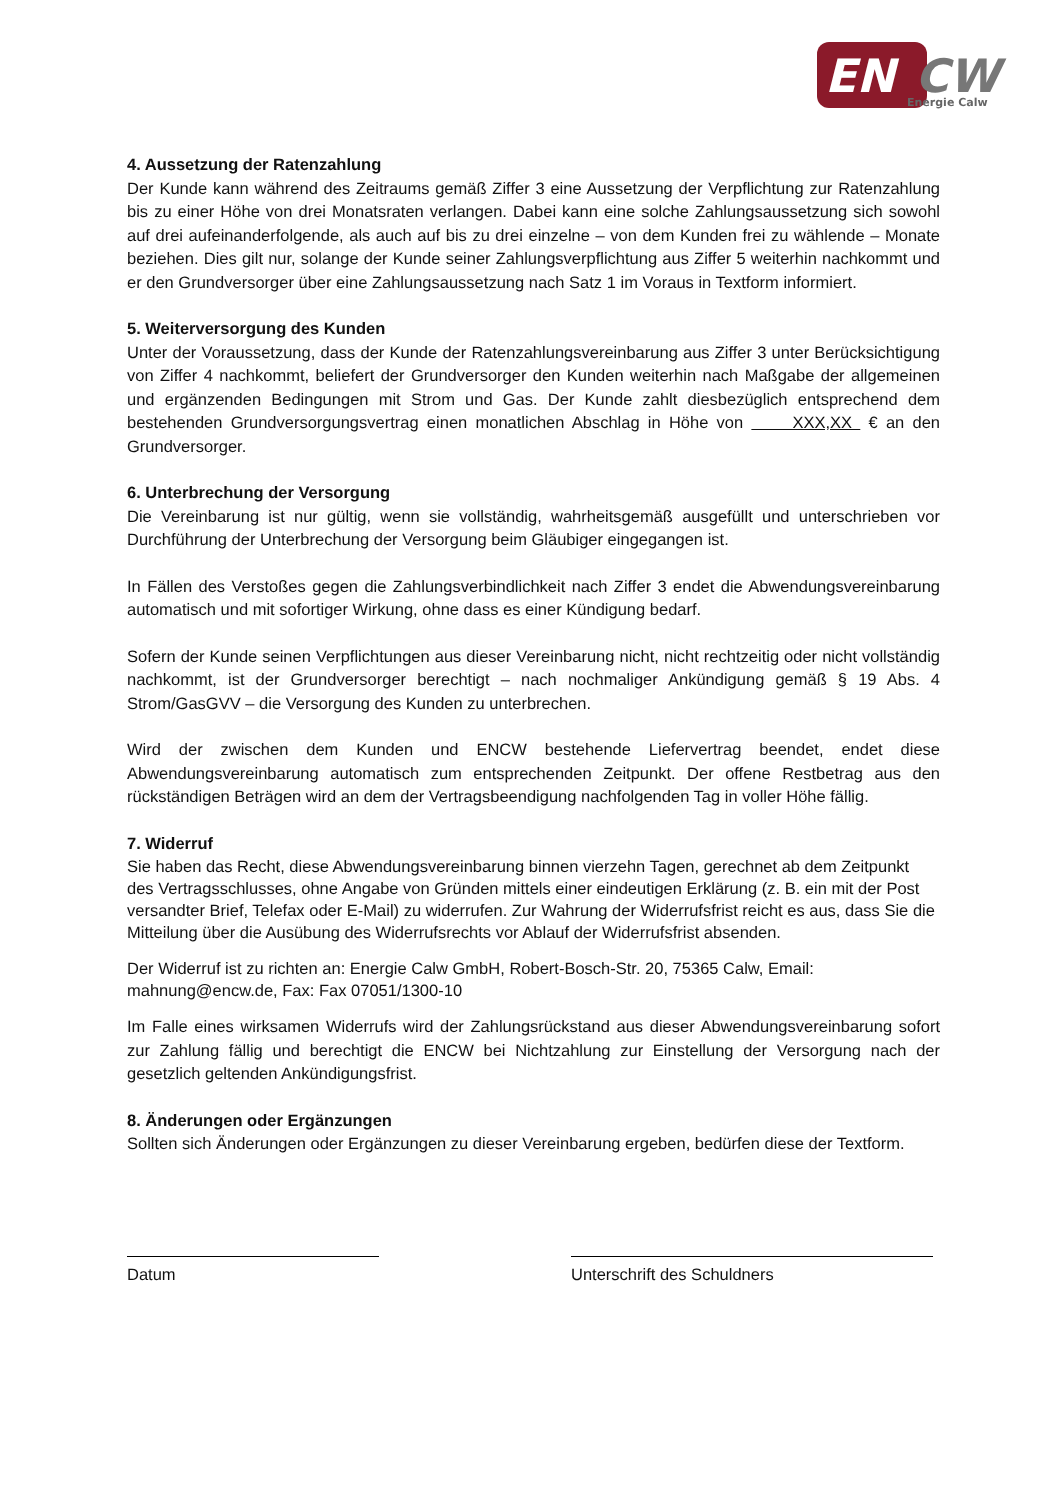EN
CW
Energie Calw
4. Aussetzung der Ratenzahlung
Der Kunde kann während des Zeitraums gemäß Ziffer 3 eine Aussetzung der Verpflichtung zur Ratenzahlung bis zu einer Höhe von drei Monatsraten verlangen. Dabei kann eine solche Zahlungsaussetzung sich sowohl auf drei aufeinanderfolgende, als auch auf bis zu drei einzelne – von dem Kunden frei zu wählende – Monate beziehen. Dies gilt nur, solange der Kunde seiner Zahlungsverpflichtung aus Ziffer 5 weiterhin nachkommt und er den Grundversorger über eine Zahlungsaussetzung nach Satz 1 im Voraus in Textform informiert.
5. Weiterversorgung des Kunden
Unter der Voraussetzung, dass der Kunde der Ratenzahlungsvereinbarung aus Ziffer 3 unter Berücksichtigung von Ziffer 4 nachkommt, beliefert der Grundversorger den Kunden weiterhin nach Maßgabe der allgemeinen und ergänzenden Bedingungen mit Strom und Gas. Der Kunde zahlt diesbezüglich entsprechend dem bestehenden Grundversorgungsvertrag einen monatlichen Abschlag in Höhe von XXX,XX € an den Grundversorger.
6. Unterbrechung der Versorgung
Die Vereinbarung ist nur gültig, wenn sie vollständig, wahrheitsgemäß ausgefüllt und unterschrieben vor Durchführung der Unterbrechung der Versorgung beim Gläubiger eingegangen ist.
In Fällen des Verstoßes gegen die Zahlungsverbindlichkeit nach Ziffer 3 endet die Abwendungsvereinbarung automatisch und mit sofortiger Wirkung, ohne dass es einer Kündigung bedarf.
Sofern der Kunde seinen Verpflichtungen aus dieser Vereinbarung nicht, nicht rechtzeitig oder nicht vollständig nachkommt, ist der Grundversorger berechtigt – nach nochmaliger Ankündigung gemäß § 19 Abs. 4 Strom/GasGVV – die Versorgung des Kunden zu unterbrechen.
Wird der zwischen dem Kunden und ENCW bestehende Liefervertrag beendet, endet diese Abwendungsvereinbarung automatisch zum entsprechenden Zeitpunkt. Der offene Restbetrag aus den rückständigen Beträgen wird an dem der Vertragsbeendigung nachfolgenden Tag in voller Höhe fällig.
7. Widerruf
Sie haben das Recht, diese Abwendungsvereinbarung binnen vierzehn Tagen, gerechnet ab dem Zeitpunkt des Vertragsschlusses, ohne Angabe von Gründen mittels einer eindeutigen Erklärung (z. B. ein mit der Post versandter Brief, Telefax oder E-Mail) zu widerrufen. Zur Wahrung der Widerrufsfrist reicht es aus, dass Sie die Mitteilung über die Ausübung des Widerrufsrechts vor Ablauf der Widerrufsfrist absenden.
Der Widerruf ist zu richten an: Energie Calw GmbH, Robert-Bosch-Str. 20, 75365 Calw, Email: mahnung@encw.de, Fax: Fax 07051/1300-10
Im Falle eines wirksamen Widerrufs wird der Zahlungsrückstand aus dieser Abwendungsvereinbarung sofort zur Zahlung fällig und berechtigt die ENCW bei Nichtzahlung zur Einstellung der Versorgung nach der gesetzlich geltenden Ankündigungsfrist.
8. Änderungen oder Ergänzungen
Sollten sich Änderungen oder Ergänzungen zu dieser Vereinbarung ergeben, bedürfen diese der Textform.
Datum Unterschrift des Schuldners